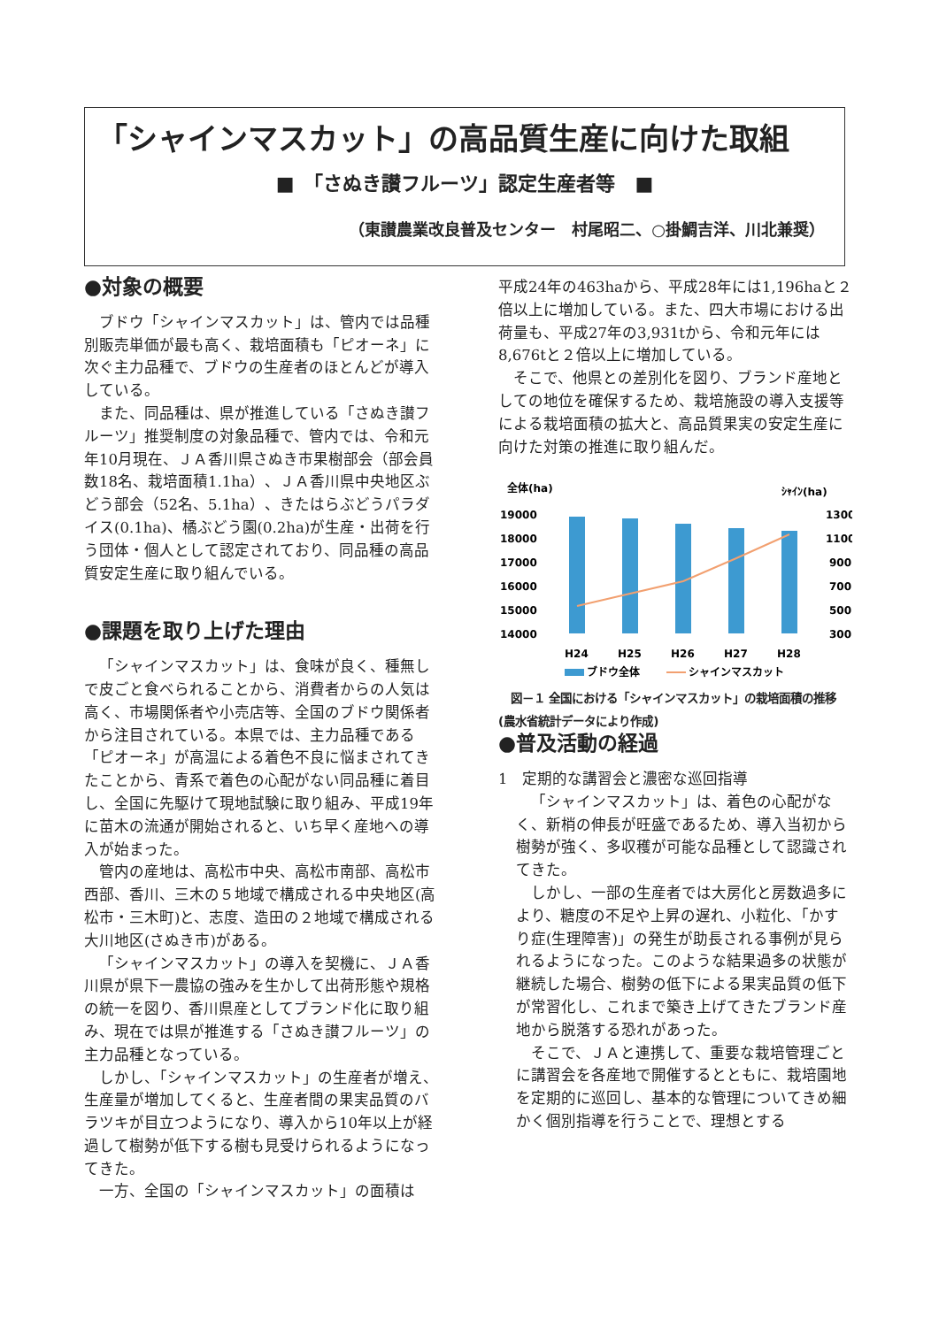「シャインマスカット」の高品質生産に向けた取組
■　「さぬき讃フルーツ」認定生産者等　■
（東讃農業改良普及センター　村尾昭二、○掛鯛吉洋、川北兼奨）
●対象の概要
ブドウ「シャインマスカット」は、管内では品種別販売単価が最も高く、栽培面積も「ピオーネ」に次ぐ主力品種で、ブドウの生産者のほとんどが導入している。
また、同品種は、県が推進している「さぬき讃フルーツ」推奨制度の対象品種で、管内では、令和元年10月現在、ＪＡ香川県さぬき市果樹部会（部会員数18名、栽培面積1.1ha）、ＪＡ香川県中央地区ぶどう部会（52名、5.1ha）、きたはらぶどうパラダイス(0.1ha)、橘ぶどう園(0.2ha)が生産・出荷を行う団体・個人として認定されており、同品種の高品質安定生産に取り組んでいる。
●課題を取り上げた理由
「シャインマスカット」は、食味が良く、種無しで皮ごと食べられることから、消費者からの人気は高く、市場関係者や小売店等、全国のブドウ関係者から注目されている。本県では、主力品種である「ピオーネ」が高温による着色不良に悩まされてきたことから、青系で着色の心配がない同品種に着目し、全国に先駆けて現地試験に取り組み、平成19年に苗木の流通が開始されると、いち早く産地への導入が始まった。
管内の産地は、高松市中央、高松市南部、高松市西部、香川、三木の５地域で構成される中央地区(高松市・三木町)と、志度、造田の２地域で構成される大川地区(さぬき市)がある。
「シャインマスカット」の導入を契機に、ＪＡ香川県が県下一農協の強みを生かして出荷形態や規格の統一を図り、香川県産としてブランド化に取り組み、現在では県が推進する「さぬき讃フルーツ」の主力品種となっている。
しかし、「シャインマスカット」の生産者が増え、生産量が増加してくると、生産者間の果実品質のバラツキが目立つようになり、導入から10年以上が経過して樹勢が低下する樹も見受けられるようになってきた。
一方、全国の「シャインマスカット」の面積は
平成24年の463haから、平成28年には1,196haと２倍以上に増加している。また、四大市場における出荷量も、平成27年の3,931tから、令和元年には8,676tと２倍以上に増加している。
そこで、他県との差別化を図り、ブランド産地としての地位を確保するため、栽培施設の導入支援等による栽培面積の拡大と、高品質果実の安定生産に向けた対策の推進に取り組んだ。
全体(ha)
ｼｬｲﾝ(ha)
19000
18000
17000
16000
15000
14000
1300
1100
900
700
500
300
H24
H25
H26
H27
H28
ブドウ全体
シャインマスカット
図－１ 全国における「シャインマスカット」の栽培面積の推移(農水省統計データにより作成)
●普及活動の経過
1　定期的な講習会と濃密な巡回指導
「シャインマスカット」は、着色の心配がなく、新梢の伸長が旺盛であるため、導入当初から樹勢が強く、多収穫が可能な品種として認識されてきた。
しかし、一部の生産者では大房化と房数過多により、糖度の不足や上昇の遅れ、小粒化、「かすり症(生理障害)」の発生が助長される事例が見られるようになった。このような結果過多の状態が継続した場合、樹勢の低下による果実品質の低下が常習化し、これまで築き上げてきたブランド産地から脱落する恐れがあった。
そこで、ＪＡと連携して、重要な栽培管理ごとに講習会を各産地で開催するとともに、栽培園地を定期的に巡回し、基本的な管理についてきめ細かく個別指導を行うことで、理想とする